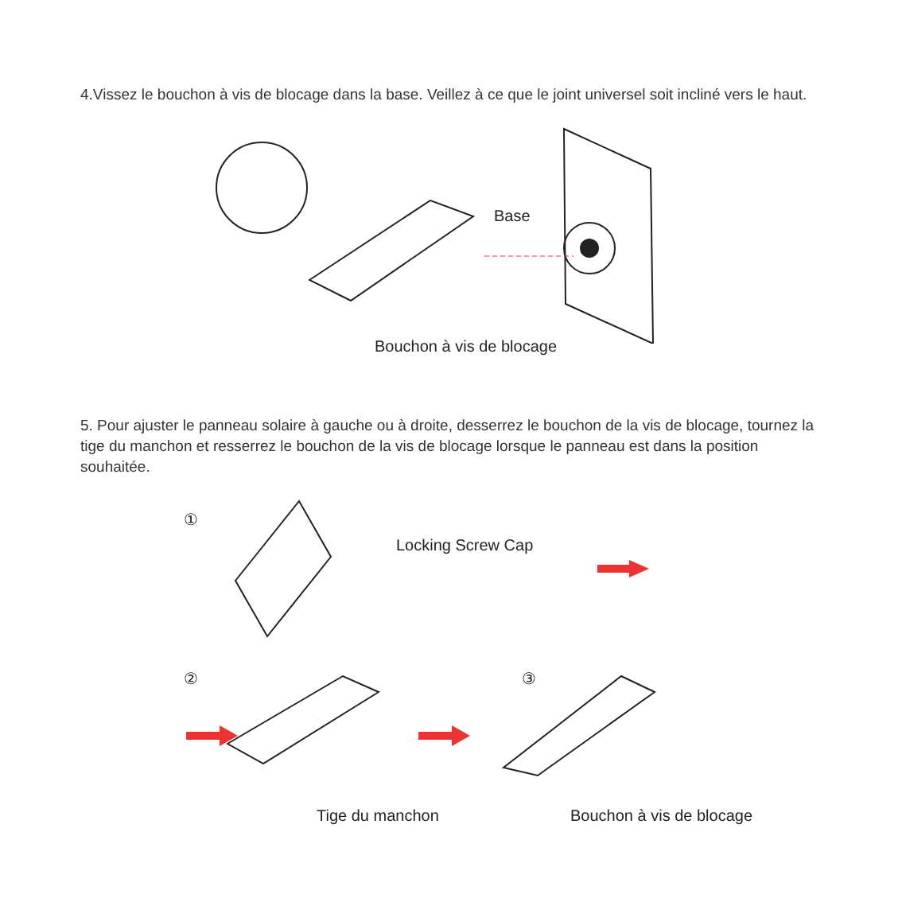4.Vissez le bouchon à vis de blocage dans la base. Veillez à ce que le joint universel soit incliné vers le haut.
Base
Bouchon à vis de blocage
5. Pour ajuster le panneau solaire à gauche ou à droite, desserrez le bouchon de la vis de blocage, tournez la tige du manchon et resserrez le bouchon de la vis de blocage lorsque le panneau est dans la position souhaitée.
①
Locking Screw Cap
② ③
Tige du manchon Bouchon à vis de blocage